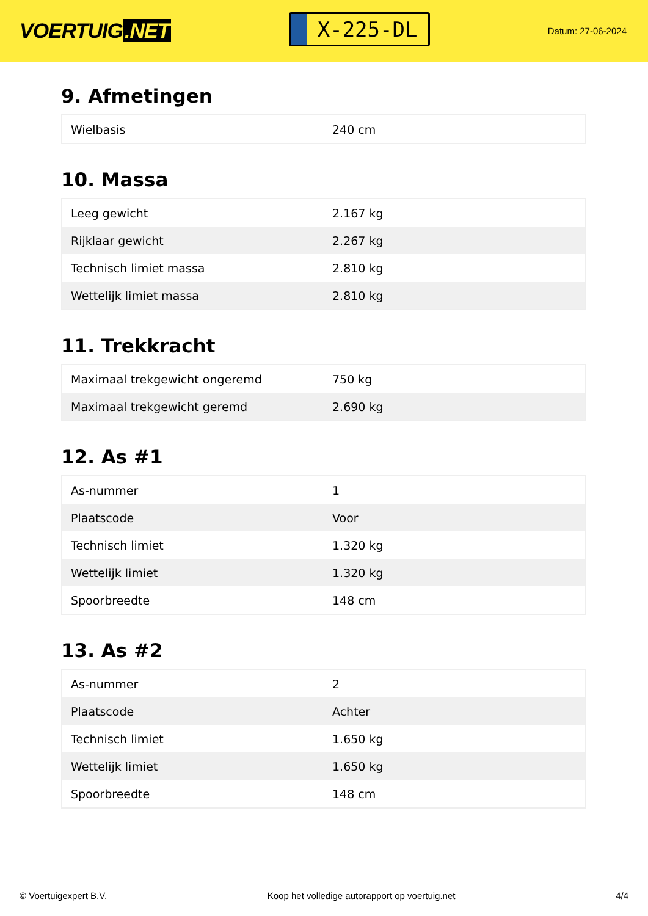VOERTUIG.NET
X-225-DL
Datum: 27-06-2024
9. Afmetingen
| Wielbasis | 240 cm |
10. Massa
| Leeg gewicht | 2.167 kg |
| Rijklaar gewicht | 2.267 kg |
| Technisch limiet massa | 2.810 kg |
| Wettelijk limiet massa | 2.810 kg |
11. Trekkracht
| Maximaal trekgewicht ongeremd | 750 kg |
| Maximaal trekgewicht geremd | 2.690 kg |
12. As #1
| As-nummer | 1 |
| Plaatscode | Voor |
| Technisch limiet | 1.320 kg |
| Wettelijk limiet | 1.320 kg |
| Spoorbreedte | 148 cm |
13. As #2
| As-nummer | 2 |
| Plaatscode | Achter |
| Technisch limiet | 1.650 kg |
| Wettelijk limiet | 1.650 kg |
| Spoorbreedte | 148 cm |
© Voertuigexpert B.V. Koop het volledige autorapport op voertuig.net 4/4